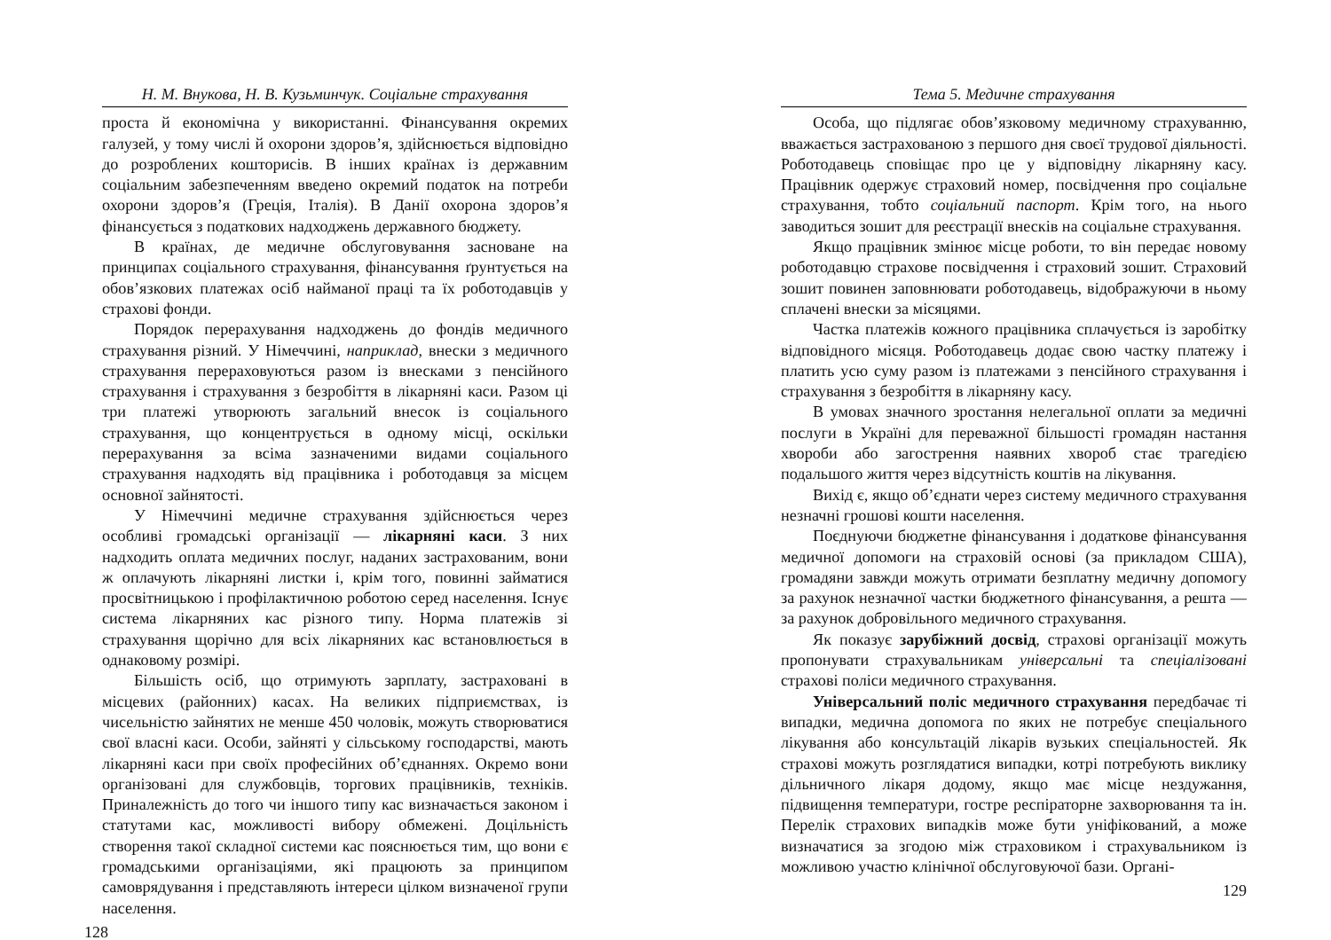Н. М. Внукова, Н. В. Кузьминчук. Соціальне страхування
проста й економічна у використанні. Фінансування окремих галузей, у тому числі й охорони здоров’я, здійснюється відповідно до розроблених кошторисів. В інших країнах із державним соціальним забезпеченням введено окремий податок на потреби охорони здоров’я (Греція, Італія). В Данії охорона здоров’я фінансується з податкових надходжень державного бюджету.
В країнах, де медичне обслуговування засноване на принципах соціального страхування, фінансування ґрунтується на обов’язкових платежах осіб найманої праці та їх роботодавців у страхові фонди.
Порядок перерахування надходжень до фондів медичного страхування різний. У Німеччині, наприклад, внески з медичного страхування перераховуються разом із внесками з пенсійного страхування і страхування з безробіття в лікарняні каси. Разом ці три платежі утворюють загальний внесок із соціального страхування, що концентрується в одному місці, оскільки перерахування за всіма зазначеними видами соціального страхування надходять від працівника і роботодавця за місцем основної зайнятості.
У Німеччині медичне страхування здійснюється через особливі громадські організації — лікарняні каси. З них надходить оплата медичних послуг, наданих застрахованим, вони ж оплачують лікарняні листки і, крім того, повинні займатися просвітницькою і профілактичною роботою серед населення. Існує система лікарняних кас різного типу. Норма платежів зі страхування щорічно для всіх лікарняних кас встановлюється в однаковому розмірі.
Більшість осіб, що отримують зарплату, застраховані в місцевих (районних) касах. На великих підприємствах, із чисельністю зайнятих не менше 450 чоловік, можуть створюватися свої власні каси. Особи, зайняті у сільському господарстві, мають лікарняні каси при своїх професійних об’єднаннях. Окремо вони організовані для службовців, торгових працівників, техніків. Приналежність до того чи іншого типу кас визначається законом і статутами кас, можливості вибору обмежені. Доцільність створення такої складної системи кас пояснюється тим, що вони є громадськими організаціями, які працюють за принципом самоврядування і представляють інтереси цілком визначеної групи населення.
128
Тема 5. Медичне страхування
Особа, що підлягає обов’язковому медичному страхуванню, вважається застрахованою з першого дня своєї трудової діяльності. Роботодавець сповіщає про це у відповідну лікарняну касу. Працівник одержує страховий номер, посвідчення про соціальне страхування, тобто соціальний паспорт. Крім того, на нього заводиться зошит для реєстрації внесків на соціальне страхування.
Якщо працівник змінює місце роботи, то він передає новому роботодавцю страхове посвідчення і страховий зошит. Страховий зошит повинен заповнювати роботодавець, відображуючи в ньому сплачені внески за місяцями.
Частка платежів кожного працівника сплачується із заробітку відповідного місяця. Роботодавець додає свою частку платежу і платить усю суму разом із платежами з пенсійного страхування і страхування з безробіття в лікарняну касу.
В умовах значного зростання нелегальної оплати за медичні послуги в Україні для переважної більшості громадян настання хвороби або загострення наявних хвороб стає трагедією подальшого життя через відсутність коштів на лікування.
Вихід є, якщо об’єднати через систему медичного страхування незначні грошові кошти населення.
Поєднуючи бюджетне фінансування і додаткове фінансування медичної допомоги на страховій основі (за прикладом США), громадяни завжди можуть отримати безплатну медичну допомогу за рахунок незначної частки бюджетного фінансування, а решта — за рахунок добровільного медичного страхування.
Як показує зарубіжний досвід, страхові організації можуть пропонувати страхувальникам універсальні та спеціалізовані страхові поліси медичного страхування.
Універсальний поліс медичного страхування передбачає ті випадки, медична допомога по яких не потребує спеціального лікування або консультацій лікарів вузьких спеціальностей. Як страхові можуть розглядатися випадки, котрі потребують виклику дільничного лікаря додому, якщо має місце нездужання, підвищення температури, гостре респіраторне захворювання та ін. Перелік страхових випадків може бути уніфікований, а може визначатися за згодою між страховиком і страхувальником із можливою участю клінічної обслуговуючої бази. Органі-
129